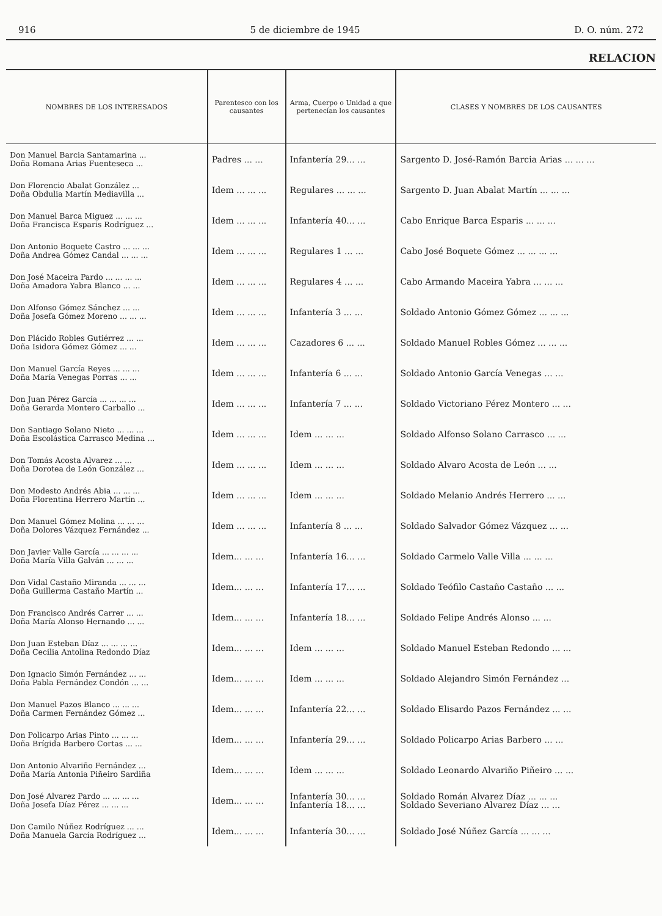916 5 de diciembre de 1945 D. O. núm. 272
RELACION
| NOMBRES DE LOS INTERESADOS | Parentesco con los causantes | Arma, Cuerpo o Unidad a que pertenecían los causantes | CLASES Y NOMBRES DE LOS CAUSANTES |
| --- | --- | --- | --- |
| Don Manuel Barcia Santamarina ... Doña Romana Arias Fuenteseca ... | Padres ... ... | Infantería 29... ... | Sargento D. José-Ramón Barcia Arias ... ... ... |
| Don Florencio Abalat González ... Doña Obdulia Martín Mediavilla ... | Idem ... ... ... | Regulares ... ... ... | Sargento D. Juan Abalat Martín ... ... ... |
| Don Manuel Barca Miguez ... ... ... Doña Francisca Esparis Rodríguez ... | Idem ... ... ... | Infantería 40... ... | Cabo Enrique Barca Esparis ... ... ... |
| Don Antonio Boquete Castro ... ... ... Doña Andrea Gómez Candal ... ... ... | Idem ... ... ... | Regulares 1 ... ... | Cabo José Boquete Gómez ... ... ... ... |
| Don José Maceira Pardo ... ... ... ... Doña Amadora Yabra Blanco ... ... | Idem ... ... ... | Regulares 4 ... ... | Cabo Armando Maceira Yabra ... ... ... |
| Don Alfonso Gómez Sánchez ... ... Doña Josefa Gómez Moreno ... ... ... | Idem ... ... ... | Infantería 3 ... ... | Soldado Antonio Gómez Gómez ... ... ... |
| Don Plácido Robles Gutiérrez ... ... Doña Isidora Gómez Gómez ... ... | Idem ... ... ... | Cazadores 6 ... ... | Soldado Manuel Robles Gómez ... ... ... |
| Don Manuel García Reyes ... ... ... Doña María Venegas Porras ... ... | Idem ... ... ... | Infantería 6 ... ... | Soldado Antonio García Venegas ... ... |
| Don Juan Pérez García ... ... ... ... Doña Gerarda Montero Carballo ... | Idem ... ... ... | Infantería 7 ... ... | Soldado Victoriano Pérez Montero ... ... |
| Don Santiago Solano Nieto ... ... ... Doña Escolástica Carrasco Medina ... | Idem ... ... ... | Idem ... ... ... | Soldado Alfonso Solano Carrasco ... ... |
| Don Tomás Acosta Alvarez ... ... Doña Dorotea de León González ... | Idem ... ... ... | Idem ... ... ... | Soldado Alvaro Acosta de León ... ... |
| Don Modesto Andrés Abia ... ... ... Doña Florentina Herrero Martín ... | Idem ... ... ... | Idem ... ... ... | Soldado Melanio Andrés Herrero ... ... |
| Don Manuel Gómez Molina ... ... ... Doña Dolores Vázquez Fernández ... | Idem ... ... ... | Infantería 8 ... ... | Soldado Salvador Gómez Vázquez ... ... |
| Don Javier Valle García ... ... ... ... Doña María Villa Galván ... ... ... | Idem... ... ... | Infantería 16... ... | Soldado Carmelo Valle Villa ... ... ... |
| Don Vidal Castaño Miranda ... ... ... Doña Guillerma Castaño Martín ... | Idem... ... ... | Infantería 17... ... | Soldado Teófilo Castaño Castaño ... ... |
| Don Francisco Andrés Carrer ... ... Doña María Alonso Hernando ... ... | Idem... ... ... | Infantería 18... ... | Soldado Felipe Andrés Alonso ... ... |
| Don Juan Esteban Díaz ... ... ... ... Doña Cecilia Antolina Redondo Díaz | Idem... ... ... | Idem ... ... ... | Soldado Manuel Esteban Redondo ... ... |
| Don Ignacio Simón Fernández ... ... Doña Pabla Fernández Condón ... ... | Idem... ... ... | Idem ... ... ... | Soldado Alejandro Simón Fernández ... |
| Don Manuel Pazos Blanco ... ... ... Doña Carmen Fernández Gómez ... | Idem... ... ... | Infantería 22... ... | Soldado Elisardo Pazos Fernández ... ... |
| Don Policarpo Arias Pinto ... ... ... Doña Brígida Barbero Cortas ... ... | Idem... ... ... | Infantería 29... ... | Soldado Policarpo Arias Barbero ... ... |
| Don Antonio Alvariño Fernández ... Doña María Antonia Piñeiro Sardiña | Idem... ... ... | Idem ... ... ... | Soldado Leonardo Alvariño Piñeiro ... ... |
| Don José Alvarez Pardo ... ... ... ... Doña Josefa Díaz Pérez ... ... ... | Idem... ... ... | Infantería 30... ... Infantería 18... ... | Soldado Román Alvarez Díaz ... ... ... Soldado Severiano Alvarez Díaz ... ... |
| Don Camilo Núñez Rodríguez ... ... Doña Manuela García Rodríguez ... | Idem... ... ... | Infantería 30... ... | Soldado José Núñez García ... ... ... |